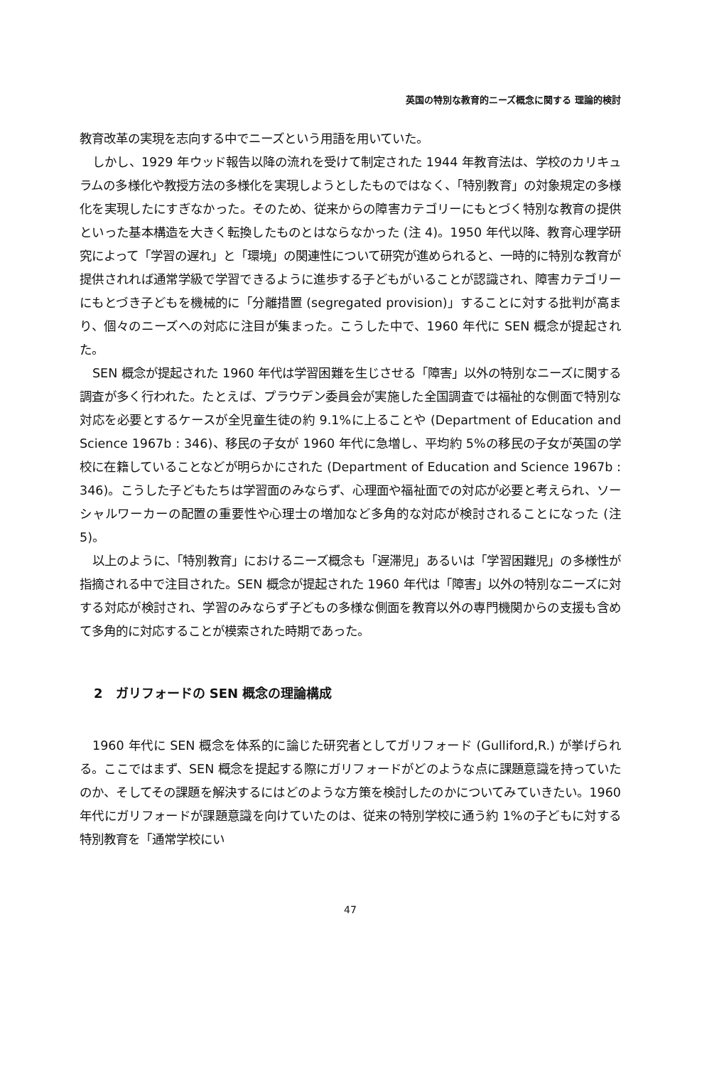英国の特別な教育的ニーズ概念に関する 理論的検討
教育改革の実現を志向する中でニーズという用語を用いていた。
しかし、1929 年ウッド報告以降の流れを受けて制定された 1944 年教育法は、学校のカリキュラムの多様化や教授方法の多様化を実現しようとしたものではなく、「特別教育」の対象規定の多様化を実現したにすぎなかった。そのため、従来からの障害カテゴリーにもとづく特別な教育の提供といった基本構造を大きく転換したものとはならなかった (注 4)。1950 年代以降、教育心理学研究によって「学習の遅れ」と「環境」の関連性について研究が進められると、一時的に特別な教育が提供されれば通常学級で学習できるように進歩する子どもがいることが認識され、障害カテゴリーにもとづき子どもを機械的に「分離措置 (segregated provision)」することに対する批判が高まり、個々のニーズへの対応に注目が集まった。こうした中で、1960 年代に SEN 概念が提起された。
SEN 概念が提起された 1960 年代は学習困難を生じさせる「障害」以外の特別なニーズに関する調査が多く行われた。たとえば、プラウデン委員会が実施した全国調査では福祉的な側面で特別な対応を必要とするケースが全児童生徒の約 9.1%に上ることや (Department of Education and Science 1967b : 346)、移民の子女が 1960 年代に急増し、平均約 5%の移民の子女が英国の学校に在籍していることなどが明らかにされた (Department of Education and Science 1967b : 346)。こうした子どもたちは学習面のみならず、心理面や福祉面での対応が必要と考えられ、ソーシャルワーカーの配置の重要性や心理士の増加など多角的な対応が検討されることになった (注 5)。
以上のように、「特別教育」におけるニーズ概念も「遅滞児」あるいは「学習困難児」の多様性が指摘される中で注目された。SEN 概念が提起された 1960 年代は「障害」以外の特別なニーズに対する対応が検討され、学習のみならず子どもの多様な側面を教育以外の専門機関からの支援も含めて多角的に対応することが模索された時期であった。
2　ガリフォードの SEN 概念の理論構成
1960 年代に SEN 概念を体系的に論じた研究者としてガリフォード (Gulliford,R.) が挙げられる。ここではまず、SEN 概念を提起する際にガリフォードがどのような点に課題意識を持っていたのか、そしてその課題を解決するにはどのような方策を検討したのかについてみていきたい。1960 年代にガリフォードが課題意識を向けていたのは、従来の特別学校に通う約 1%の子どもに対する特別教育を「通常学校にい
47